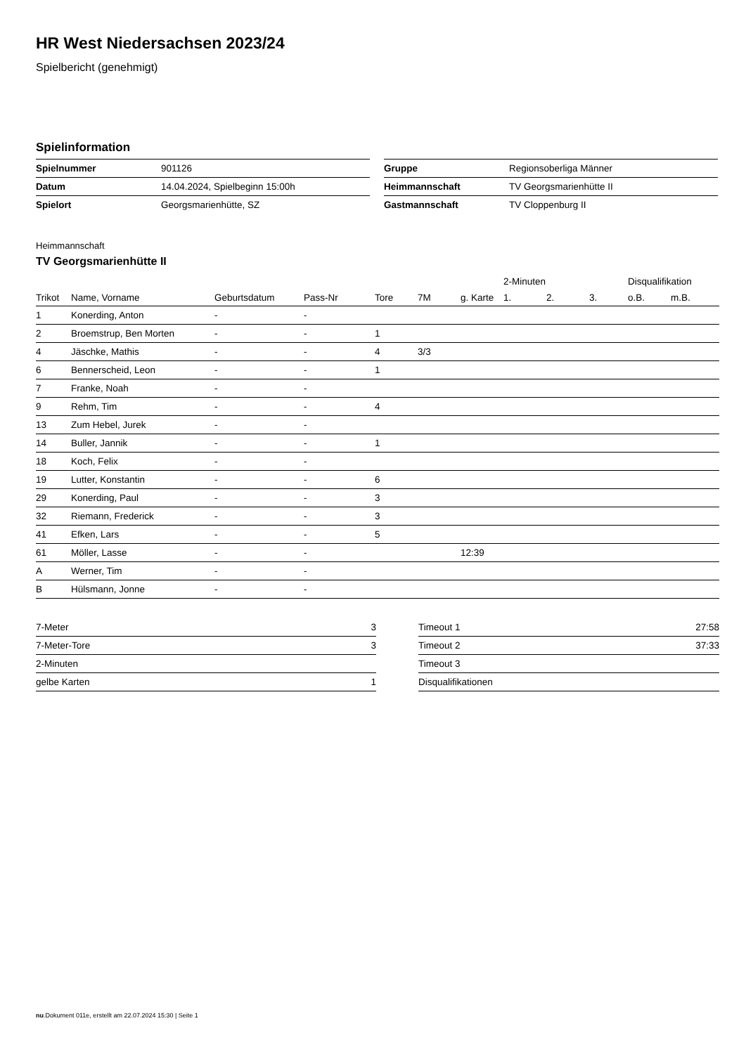HR West Niedersachsen 2023/24
Spielbericht (genehmigt)
Spielinformation
| Spielnummer | 901126 |
| Datum | 14.04.2024, Spielbeginn 15:00h |
| Spielort | Georgsmarienhütte, SZ |
| Gruppe | Regionsoberliga Männer |
| Heimmannschaft | TV Georgsmarienhütte II |
| Gastmannschaft | TV Cloppenburg II |
Heimmannschaft
TV Georgsmarienhütte II
| | | | | | | | 2-Minuten | | | Disqualifikation | |
| --- | --- | --- | --- | --- | --- | --- | --- | --- | --- | --- | --- |
| Trikot | Name, Vorname | Geburtsdatum | Pass-Nr | Tore | 7M | g. Karte | 1. | 2. | 3. | o.B. | m.B. |
| 1 | Konerding, Anton | - | - | | | | | | | | |
| 2 | Broemstrup, Ben Morten | - | - | 1 | | | | | | | |
| 4 | Jäschke, Mathis | - | - | 4 | 3/3 | | | | | | |
| 6 | Bennerscheid, Leon | - | - | 1 | | | | | | | |
| 7 | Franke, Noah | - | - | | | | | | | | |
| 9 | Rehm, Tim | - | - | 4 | | | | | | | |
| 13 | Zum Hebel, Jurek | - | - | | | | | | | | |
| 14 | Buller, Jannik | - | - | 1 | | | | | | | |
| 18 | Koch, Felix | - | - | | | | | | | | |
| 19 | Lutter, Konstantin | - | - | 6 | | | | | | | |
| 29 | Konerding, Paul | - | - | 3 | | | | | | | |
| 32 | Riemann, Frederick | - | - | 3 | | | | | | | |
| 41 | Efken, Lars | - | - | 5 | | | | | | | |
| 61 | Möller, Lasse | - | - | | | 12:39 | | | | | |
| A | Werner, Tim | - | - | | | | | | | | |
| B | Hülsmann, Jonne | - | - | | | | | | | | |
| 7-Meter | 3 |
| 7-Meter-Tore | 3 |
| 2-Minuten | |
| gelbe Karten | 1 |
| Timeout 1 | 27:58 |
| Timeout 2 | 37:33 |
| Timeout 3 | |
| Disqualifikationen | |
nu.Dokument 011e, erstellt am 22.07.2024 15:30 | Seite 1